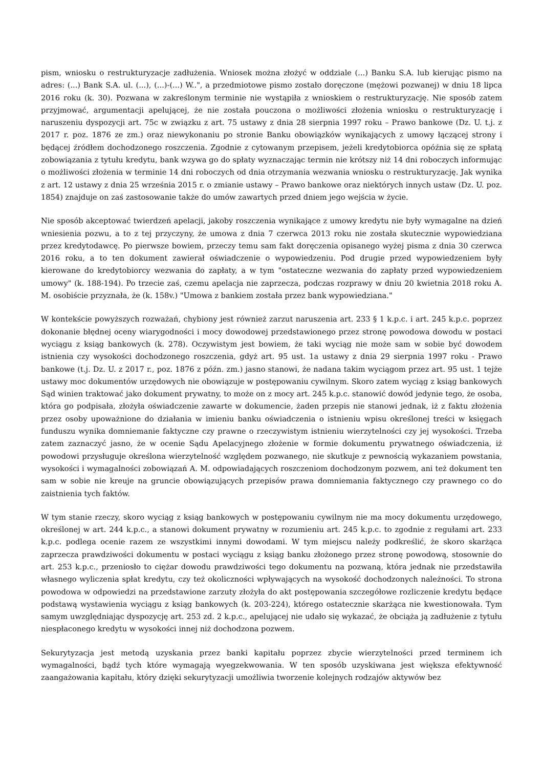pism, wniosku o restrukturyzacje zadłużenia. Wniosek można złożyć w oddziale (...) Banku S.A. lub kierując pismo na adres: (...) Bank S.A. ul. (...), (...)-(...) W..", a przedmiotowe pismo zostało doręczone (mężowi pozwanej) w dniu 18 lipca 2016 roku (k. 30). Pozwana w zakreślonym terminie nie wystąpiła z wnioskiem o restrukturyzację. Nie sposób zatem przyjmować, argumentacji apelującej, że nie została pouczona o możliwości złożenia wniosku o restrukturyzację i naruszeniu dyspozycji art. 75c w związku z art. 75 ustawy z dnia 28 sierpnia 1997 roku – Prawo bankowe (Dz. U. t.j. z 2017 r. poz. 1876 ze zm.) oraz niewykonaniu po stronie Banku obowiązków wynikających z umowy łączącej strony i będącej źródłem dochodzonego roszczenia. Zgodnie z cytowanym przepisem, jeżeli kredytobiorca opóźnia się ze spłatą zobowiązania z tytułu kredytu, bank wzywa go do spłaty wyznaczając termin nie krótszy niż 14 dni roboczych informując o możliwości złożenia w terminie 14 dni roboczych od dnia otrzymania wezwania wniosku o restrukturyzację. Jak wynika z art. 12 ustawy z dnia 25 września 2015 r. o zmianie ustawy – Prawo bankowe oraz niektórych innych ustaw (Dz. U. poz. 1854) znajduje on zaś zastosowanie także do umów zawartych przed dniem jego wejścia w życie.
Nie sposób akceptować twierdzeń apelacji, jakoby roszczenia wynikające z umowy kredytu nie były wymagalne na dzień wniesienia pozwu, a to z tej przyczyny, że umowa z dnia 7 czerwca 2013 roku nie została skutecznie wypowiedziana przez kredytodawcę. Po pierwsze bowiem, przeczy temu sam fakt doręczenia opisanego wyżej pisma z dnia 30 czerwca 2016 roku, a to ten dokument zawierał oświadczenie o wypowiedzeniu. Pod drugie przed wypowiedzeniem były kierowane do kredytobiorcy wezwania do zapłaty, a w tym "ostateczne wezwania do zapłaty przed wypowiedzeniem umowy" (k. 188-194). Po trzecie zaś, czemu apelacja nie zaprzecza, podczas rozprawy w dniu 20 kwietnia 2018 roku A. M. osobiście przyznała, że (k. 158v.) "Umowa z bankiem została przez bank wypowiedziana."
W kontekście powyższych rozważań, chybiony jest również zarzut naruszenia art. 233 § 1 k.p.c. i art. 245 k.p.c. poprzez dokonanie błędnej oceny wiarygodności i mocy dowodowej przedstawionego przez stronę powodowa dowodu w postaci wyciągu z ksiąg bankowych (k. 278). Oczywistym jest bowiem, że taki wyciąg nie może sam w sobie być dowodem istnienia czy wysokości dochodzonego roszczenia, gdyż art. 95 ust. 1a ustawy z dnia 29 sierpnia 1997 roku - Prawo bankowe (t.j. Dz. U. z 2017 r., poz. 1876 z późn. zm.) jasno stanowi, że nadana takim wyciągom przez art. 95 ust. 1 tejże ustawy moc dokumentów urzędowych nie obowiązuje w postępowaniu cywilnym. Skoro zatem wyciąg z ksiąg bankowych Sąd winien traktować jako dokument prywatny, to może on z mocy art. 245 k.p.c. stanowić dowód jedynie tego, że osoba, która go podpisała, złożyła oświadczenie zawarte w dokumencie, żaden przepis nie stanowi jednak, iż z faktu złożenia przez osoby upoważnione do działania w imieniu banku oświadczenia o istnieniu wpisu określonej treści w księgach funduszu wynika domniemanie faktyczne czy prawne o rzeczywistym istnieniu wierzytelności czy jej wysokości. Trzeba zatem zaznaczyć jasno, że w ocenie Sądu Apelacyjnego złożenie w formie dokumentu prywatnego oświadczenia, iż powodowi przysługuje określona wierzytelność względem pozwanego, nie skutkuje z pewnością wykazaniem powstania, wysokości i wymagalności zobowiązań A. M. odpowiadających roszczeniom dochodzonym pozwem, ani też dokument ten sam w sobie nie kreuje na gruncie obowiązujących przepisów prawa domniemania faktycznego czy prawnego co do zaistnienia tych faktów.
W tym stanie rzeczy, skoro wyciąg z ksiąg bankowych w postępowaniu cywilnym nie ma mocy dokumentu urzędowego, określonej w art. 244 k.p.c., a stanowi dokument prywatny w rozumieniu art. 245 k.p.c. to zgodnie z regułami art. 233 k.p.c. podlega ocenie razem ze wszystkimi innymi dowodami. W tym miejscu należy podkreślić, że skoro skarżąca zaprzecza prawdziwości dokumentu w postaci wyciągu z ksiąg banku złożonego przez stronę powodową, stosownie do art. 253 k.p.c., przeniosło to ciężar dowodu prawdziwości tego dokumentu na pozwaną, która jednak nie przedstawiła własnego wyliczenia spłat kredytu, czy też okoliczności wpływających na wysokość dochodzonych należności. To strona powodowa w odpowiedzi na przedstawione zarzuty złożyła do akt postępowania szczegółowe rozliczenie kredytu będące podstawą wystawienia wyciągu z ksiąg bankowych (k. 203-224), którego ostatecznie skarżąca nie kwestionowała. Tym samym uwzględniając dyspozycję art. 253 zd. 2 k.p.c., apelującej nie udało się wykazać, że obciąża ją zadłużenie z tytułu niespłaconego kredytu w wysokości innej niż dochodzona pozwem.
Sekurytyzacja jest metodą uzyskania przez banki kapitału poprzez zbycie wierzytelności przed terminem ich wymagalności, bądź tych które wymagają wyegzekwowania. W ten sposób uzyskiwana jest większa efektywność zaangażowania kapitału, który dzięki sekurytyzacji umożliwia tworzenie kolejnych rodzajów aktywów bez